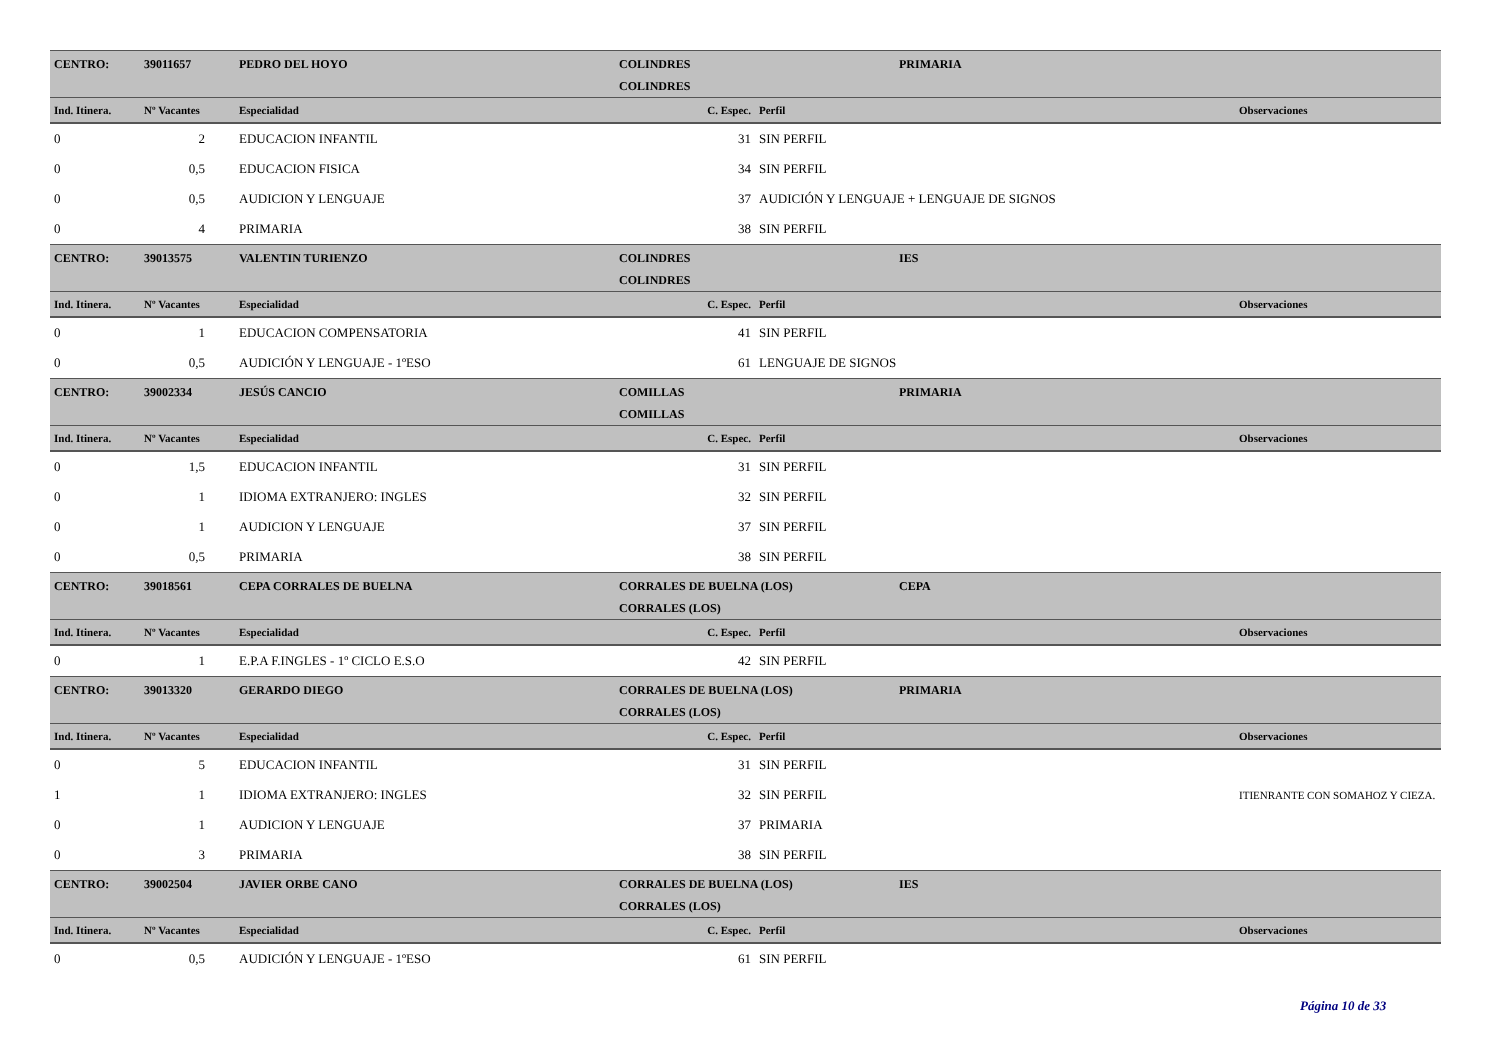| CENTRO: | 39011657 | PEDRO DEL HOYO | COLINDRES | | PRIMARIA | |
| | | | COLINDRES | | | |
| Ind. Itinera. | Nº Vacantes | Especialidad | C. Espec. | Perfil | | Observaciones |
| 0 | 2 | EDUCACION INFANTIL | 31 | SIN PERFIL | | |
| 0 | 0,5 | EDUCACION FISICA | 34 | SIN PERFIL | | |
| 0 | 0,5 | AUDICION Y LENGUAJE | 37 | AUDICIÓN Y LENGUAJE + LENGUAJE DE SIGNOS | | |
| 0 | 4 | PRIMARIA | 38 | SIN PERFIL | | |
| CENTRO: | 39013575 | VALENTIN TURIENZO | COLINDRES | | IES | |
| | | | COLINDRES | | | |
| Ind. Itinera. | Nº Vacantes | Especialidad | C. Espec. | Perfil | | Observaciones |
| 0 | 1 | EDUCACION COMPENSATORIA | 41 | SIN PERFIL | | |
| 0 | 0,5 | AUDICIÓN Y LENGUAJE - 1ºESO | 61 | LENGUAJE DE SIGNOS | | |
| CENTRO: | 39002334 | JESÚS CANCIO | COMILLAS | | PRIMARIA | |
| | | | COMILLAS | | | |
| Ind. Itinera. | Nº Vacantes | Especialidad | C. Espec. | Perfil | | Observaciones |
| 0 | 1,5 | EDUCACION INFANTIL | 31 | SIN PERFIL | | |
| 0 | 1 | IDIOMA EXTRANJERO: INGLES | 32 | SIN PERFIL | | |
| 0 | 1 | AUDICION Y LENGUAJE | 37 | SIN PERFIL | | |
| 0 | 0,5 | PRIMARIA | 38 | SIN PERFIL | | |
| CENTRO: | 39018561 | CEPA CORRALES DE BUELNA | CORRALES DE BUELNA (LOS) | | CEPA | |
| | | | CORRALES (LOS) | | | |
| Ind. Itinera. | Nº Vacantes | Especialidad | C. Espec. | Perfil | | Observaciones |
| 0 | 1 | E.P.A F.INGLES - 1º CICLO E.S.O | 42 | SIN PERFIL | | |
| CENTRO: | 39013320 | GERARDO DIEGO | CORRALES DE BUELNA (LOS) | | PRIMARIA | |
| | | | CORRALES (LOS) | | | |
| Ind. Itinera. | Nº Vacantes | Especialidad | C. Espec. | Perfil | | Observaciones |
| 0 | 5 | EDUCACION INFANTIL | 31 | SIN PERFIL | | |
| 1 | 1 | IDIOMA EXTRANJERO: INGLES | 32 | SIN PERFIL | | ITIENRANTE CON SOMAHOZ Y CIEZA. |
| 0 | 1 | AUDICION Y LENGUAJE | 37 | PRIMARIA | | |
| 0 | 3 | PRIMARIA | 38 | SIN PERFIL | | |
| CENTRO: | 39002504 | JAVIER ORBE CANO | CORRALES DE BUELNA (LOS) | | IES | |
| | | | CORRALES (LOS) | | | |
| Ind. Itinera. | Nº Vacantes | Especialidad | C. Espec. | Perfil | | Observaciones |
| 0 | 0,5 | AUDICIÓN Y LENGUAJE - 1ºESO | 61 | SIN PERFIL | | |
Página 10 de 33